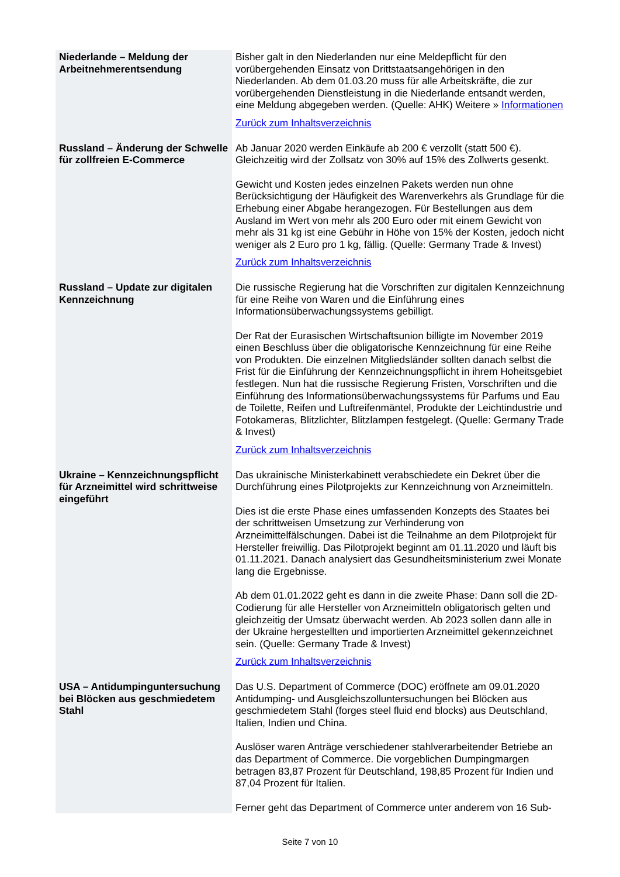| Niederlande – Meldung der Arbeitnehmerentsendung | Bisher galt in den Niederlanden nur eine Meldepflicht für den vorübergehenden Einsatz von Drittstaatsangehörigen in den Niederlanden. Ab dem 01.03.20 muss für alle Arbeitskräfte, die zur vorübergehenden Dienstleistung in die Niederlande entsandt werden, eine Meldung abgegeben werden. (Quelle: AHK) Weitere » Informationen Zurück zum Inhaltsverzeichnis |
| Russland – Änderung der Schwelle für zollfreien E-Commerce | Ab Januar 2020 werden Einkäufe ab 200 € verzollt (statt 500 €). Gleichzeitig wird der Zollsatz von 30% auf 15% des Zollwerts gesenkt. Gewicht und Kosten jedes einzelnen Pakets werden nun ohne Berücksichtigung der Häufigkeit des Warenverkehrs als Grundlage für die Erhebung einer Abgabe herangezogen. Für Bestellungen aus dem Ausland im Wert von mehr als 200 Euro oder mit einem Gewicht von mehr als 31 kg ist eine Gebühr in Höhe von 15% der Kosten, jedoch nicht weniger als 2 Euro pro 1 kg, fällig. (Quelle: Germany Trade & Invest) Zurück zum Inhaltsverzeichnis |
| Russland – Update zur digitalen Kennzeichnung | Die russische Regierung hat die Vorschriften zur digitalen Kennzeichnung für eine Reihe von Waren und die Einführung eines Informationsüberwachungssystems gebilligt. Der Rat der Eurasischen Wirtschaftsunion billigte im November 2019 einen Beschluss über die obligatorische Kennzeichnung für eine Reihe von Produkten. Die einzelnen Mitgliedsländer sollten danach selbst die Frist für die Einführung der Kennzeichnungspflicht in ihrem Hoheitsgebiet festlegen. Nun hat die russische Regierung Fristen, Vorschriften und die Einführung des Informationsüberwachungssystems für Parfums und Eau de Toilette, Reifen und Luftreifenmäntel, Produkte der Leichtindustrie und Fotokameras, Blitzlichter, Blitzlampen festgelegt. (Quelle: Germany Trade & Invest) Zurück zum Inhaltsverzeichnis |
| Ukraine – Kennzeichnungspflicht für Arzneimittel wird schrittweise eingeführt | Das ukrainische Ministerkabinett verabschiedete ein Dekret über die Durchführung eines Pilotprojekts zur Kennzeichnung von Arzneimitteln. Dies ist die erste Phase eines umfassenden Konzepts des Staates bei der schrittweisen Umsetzung zur Verhinderung von Arzneimittelfälschungen. Dabei ist die Teilnahme an dem Pilotprojekt für Hersteller freiwillig. Das Pilotprojekt beginnt am 01.11.2020 und läuft bis 01.11.2021. Danach analysiert das Gesundheitsministerium zwei Monate lang die Ergebnisse. Ab dem 01.01.2022 geht es dann in die zweite Phase: Dann soll die 2D-Codierung für alle Hersteller von Arzneimitteln obligatorisch gelten und gleichzeitig der Umsatz überwacht werden. Ab 2023 sollen dann alle in der Ukraine hergestellten und importierten Arzneimittel gekennzeichnet sein. (Quelle: Germany Trade & Invest) Zurück zum Inhaltsverzeichnis |
| USA – Antidumpinguntersuchung bei Blöcken aus geschmiedetem Stahl | Das U.S. Department of Commerce (DOC) eröffnete am 09.01.2020 Antidumping- und Ausgleichszolluntersuchungen bei Blöcken aus geschmiedetem Stahl (forges steel fluid end blocks) aus Deutschland, Italien, Indien und China. Auslöser waren Anträge verschiedener stahlverarbeitender Betriebe an das Department of Commerce. Die vorgeblichen Dumpingmargen betragen 83,87 Prozent für Deutschland, 198,85 Prozent für Indien und 87,04 Prozent für Italien. Ferner geht das Department of Commerce unter anderem von 16 Sub- |
Seite 7 von 10